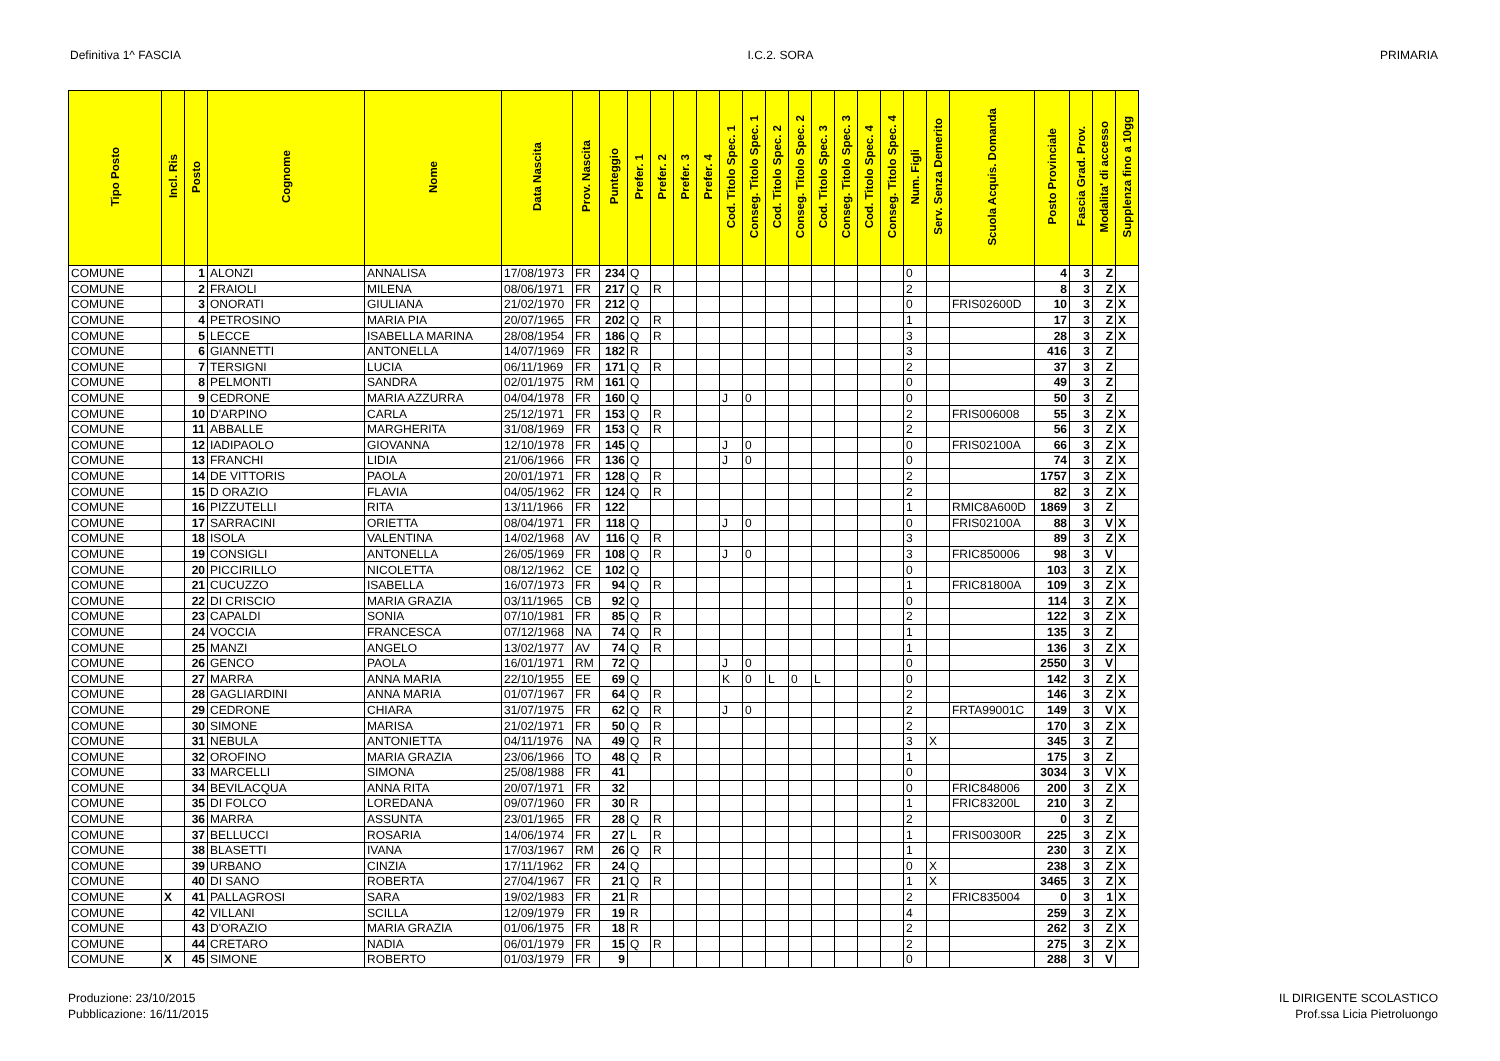Definitiva 1^ FASCIA I.C.2. SORA PRIMARIA
| Tipo Posto | Incl. Ris | Posto | Cognome | Nome | Data Nascita | Prov. Nascita | Punteggio | Prefer. 1 | Prefer. 2 | Prefer. 3 | Prefer. 4 | Cod. Titolo Spec. 1 | Conseg. Titolo Spec. 1 | Cod. Titolo Spec. 2 | Conseg. Titolo Spec. 2 | Cod. Titolo Spec. 3 | Conseg. Titolo Spec. 3 | Cod. Titolo Spec. 4 | Conseg. Titolo Spec. 4 | Num. Figli | Serv. Senza Demerito | Scuola Acquis. Domanda | Posto Provinciale | Fascia Grad. Prov. | Modalita' di accesso | Supplenza fino a 10gg |
| --- | --- | --- | --- | --- | --- | --- | --- | --- | --- | --- | --- | --- | --- | --- | --- | --- | --- | --- | --- | --- | --- | --- | --- | --- | --- | --- |
| COMUNE | | 1 | ALONZI | ANNALISA | 17/08/1973 | FR | 234 | Q | | | | | | | | | | | | 0 | | | 4 | 3 | Z | |
| COMUNE | | 2 | FRAIOLI | MILENA | 08/06/1971 | FR | 217 | Q | R | | | | | | | | | | | 2 | | | 8 | 3 | Z | X |
| COMUNE | | 3 | ONORATI | GIULIANA | 21/02/1970 | FR | 212 | Q | | | | | | | | | | | | 0 | | FRIS02600D | 10 | 3 | Z | X |
| COMUNE | | 4 | PETROSINO | MARIA PIA | 20/07/1965 | FR | 202 | Q | R | | | | | | | | | | | 1 | | | 17 | 3 | Z | X |
| COMUNE | | 5 | LECCE | ISABELLA MARINA | 28/08/1954 | FR | 186 | Q | R | | | | | | | | | | | 3 | | | 28 | 3 | Z | X |
| COMUNE | | 6 | GIANNETTI | ANTONELLA | 14/07/1969 | FR | 182 | R | | | | | | | | | | | | 3 | | | 416 | 3 | Z | |
| COMUNE | | 7 | TERSIGNI | LUCIA | 06/11/1969 | FR | 171 | Q | R | | | | | | | | | | | 2 | | | 37 | 3 | Z | |
| COMUNE | | 8 | PELMONTI | SANDRA | 02/01/1975 | RM | 161 | Q | | | | | | | | | | | | 0 | | | 49 | 3 | Z | |
| COMUNE | | 9 | CEDRONE | MARIA AZZURRA | 04/04/1978 | FR | 160 | Q | | | | J | 0 | | | | | | | 0 | | | 50 | 3 | Z | |
| COMUNE | | 10 | D'ARPINO | CARLA | 25/12/1971 | FR | 153 | Q | R | | | | | | | | | | | 2 | | FRIS006008 | 55 | 3 | Z | X |
| COMUNE | | 11 | ABBALLE | MARGHERITA | 31/08/1969 | FR | 153 | Q | R | | | | | | | | | | | 2 | | | 56 | 3 | Z | X |
| COMUNE | | 12 | IADIPAOLO | GIOVANNA | 12/10/1978 | FR | 145 | Q | | | | J | 0 | | | | | | | 0 | | FRIS02100A | 66 | 3 | Z | X |
| COMUNE | | 13 | FRANCHI | LIDIA | 21/06/1966 | FR | 136 | Q | | | | J | 0 | | | | | | | 0 | | | 74 | 3 | Z | X |
| COMUNE | | 14 | DE VITTORIS | PAOLA | 20/01/1971 | FR | 128 | Q | R | | | | | | | | | | | 2 | | | 1757 | 3 | Z | X |
| COMUNE | | 15 | D ORAZIO | FLAVIA | 04/05/1962 | FR | 124 | Q | R | | | | | | | | | | | 2 | | | 82 | 3 | Z | X |
| COMUNE | | 16 | PIZZUTELLI | RITA | 13/11/1966 | FR | 122 | | | | | | | | | | | | | 1 | | RMIC8A600D | 1869 | 3 | Z | |
| COMUNE | | 17 | SARRACINI | ORIETTA | 08/04/1971 | FR | 118 | Q | | | | J | 0 | | | | | | | 0 | | FRIS02100A | 88 | 3 | V | X |
| COMUNE | | 18 | ISOLA | VALENTINA | 14/02/1968 | AV | 116 | Q | R | | | | | | | | | | | 3 | | | 89 | 3 | Z | X |
| COMUNE | | 19 | CONSIGLI | ANTONELLA | 26/05/1969 | FR | 108 | Q | R | | | J | 0 | | | | | | | 3 | | FRIC850006 | 98 | 3 | V | |
| COMUNE | | 20 | PICCIRILLO | NICOLETTA | 08/12/1962 | CE | 102 | Q | | | | | | | | | | | | 0 | | | 103 | 3 | Z | X |
| COMUNE | | 21 | CUCUZZO | ISABELLA | 16/07/1973 | FR | 94 | Q | R | | | | | | | | | | | 1 | | FRIC81800A | 109 | 3 | Z | X |
| COMUNE | | 22 | DI CRISCIO | MARIA GRAZIA | 03/11/1965 | CB | 92 | Q | | | | | | | | | | | | 0 | | | 114 | 3 | Z | X |
| COMUNE | | 23 | CAPALDI | SONIA | 07/10/1981 | FR | 85 | Q | R | | | | | | | | | | | 2 | | | 122 | 3 | Z | X |
| COMUNE | | 24 | VOCCIA | FRANCESCA | 07/12/1968 | NA | 74 | Q | R | | | | | | | | | | | 1 | | | 135 | 3 | Z | |
| COMUNE | | 25 | MANZI | ANGELO | 13/02/1977 | AV | 74 | Q | R | | | | | | | | | | | 1 | | | 136 | 3 | Z | X |
| COMUNE | | 26 | GENCO | PAOLA | 16/01/1971 | RM | 72 | Q | | | | J | 0 | | | | | | | 0 | | | 2550 | 3 | V | |
| COMUNE | | 27 | MARRA | ANNA MARIA | 22/10/1955 | EE | 69 | Q | | | | K | 0 | L | 0 | L | | | | 0 | | | 142 | 3 | Z | X |
| COMUNE | | 28 | GAGLIARDINI | ANNA MARIA | 01/07/1967 | FR | 64 | Q | R | | | | | | | | | | | 2 | | | 146 | 3 | Z | X |
| COMUNE | | 29 | CEDRONE | CHIARA | 31/07/1975 | FR | 62 | Q | R | | | J | 0 | | | | | | | 2 | | FRTA99001C | 149 | 3 | V | X |
| COMUNE | | 30 | SIMONE | MARISA | 21/02/1971 | FR | 50 | Q | R | | | | | | | | | | | 2 | | | 170 | 3 | Z | X |
| COMUNE | | 31 | NEBULA | ANTONIETTA | 04/11/1976 | NA | 49 | Q | R | | | | | | | | | | | 3 | X | | 345 | 3 | Z | |
| COMUNE | | 32 | OROFINO | MARIA GRAZIA | 23/06/1966 | TO | 48 | Q | R | | | | | | | | | | | 1 | | | 175 | 3 | Z | |
| COMUNE | | 33 | MARCELLI | SIMONA | 25/08/1988 | FR | 41 | | | | | | | | | | | | | 0 | | | 3034 | 3 | V | X |
| COMUNE | | 34 | BEVILACQUA | ANNA RITA | 20/07/1971 | FR | 32 | | | | | | | | | | | | | 0 | | FRIC848006 | 200 | 3 | Z | X |
| COMUNE | | 35 | DI FOLCO | LOREDANA | 09/07/1960 | FR | 30 | R | | | | | | | | | | | | 1 | | FRIC83200L | 210 | 3 | Z | |
| COMUNE | | 36 | MARRA | ASSUNTA | 23/01/1965 | FR | 28 | Q | R | | | | | | | | | | | 2 | | | 0 | 3 | Z | |
| COMUNE | | 37 | BELLUCCI | ROSARIA | 14/06/1974 | FR | 27 | L | R | | | | | | | | | | | 1 | | FRIS00300R | 225 | 3 | Z | X |
| COMUNE | | 38 | BLASETTI | IVANA | 17/03/1967 | RM | 26 | Q | R | | | | | | | | | | | 1 | | | 230 | 3 | Z | X |
| COMUNE | | 39 | URBANO | CINZIA | 17/11/1962 | FR | 24 | Q | | | | | | | | | | | | 0 | X | | 238 | 3 | Z | X |
| COMUNE | | 40 | DI SANO | ROBERTA | 27/04/1967 | FR | 21 | Q | R | | | | | | | | | | | 1 | X | | 3465 | 3 | Z | X |
| COMUNE | X | 41 | PALLAGROSI | SARA | 19/02/1983 | FR | 21 | R | | | | | | | | | | | | 2 | | FRIC835004 | 0 | 3 | 1 | X |
| COMUNE | | 42 | VILLANI | SCILLA | 12/09/1979 | FR | 19 | R | | | | | | | | | | | | 4 | | | 259 | 3 | Z | X |
| COMUNE | | 43 | D'ORAZIO | MARIA GRAZIA | 01/06/1975 | FR | 18 | R | | | | | | | | | | | | 2 | | | 262 | 3 | Z | X |
| COMUNE | | 44 | CRETARO | NADIA | 06/01/1979 | FR | 15 | Q | R | | | | | | | | | | | 2 | | | 275 | 3 | Z | X |
| COMUNE | X | 45 | SIMONE | ROBERTO | 01/03/1979 | FR | 9 | | | | | | | | | | | | | 0 | | | 288 | 3 | V | |
Produzione: 23/10/2015
Pubblicazione: 16/11/2015
IL DIRIGENTE SCOLASTICO
Prof.ssa Licia Pietroluongo